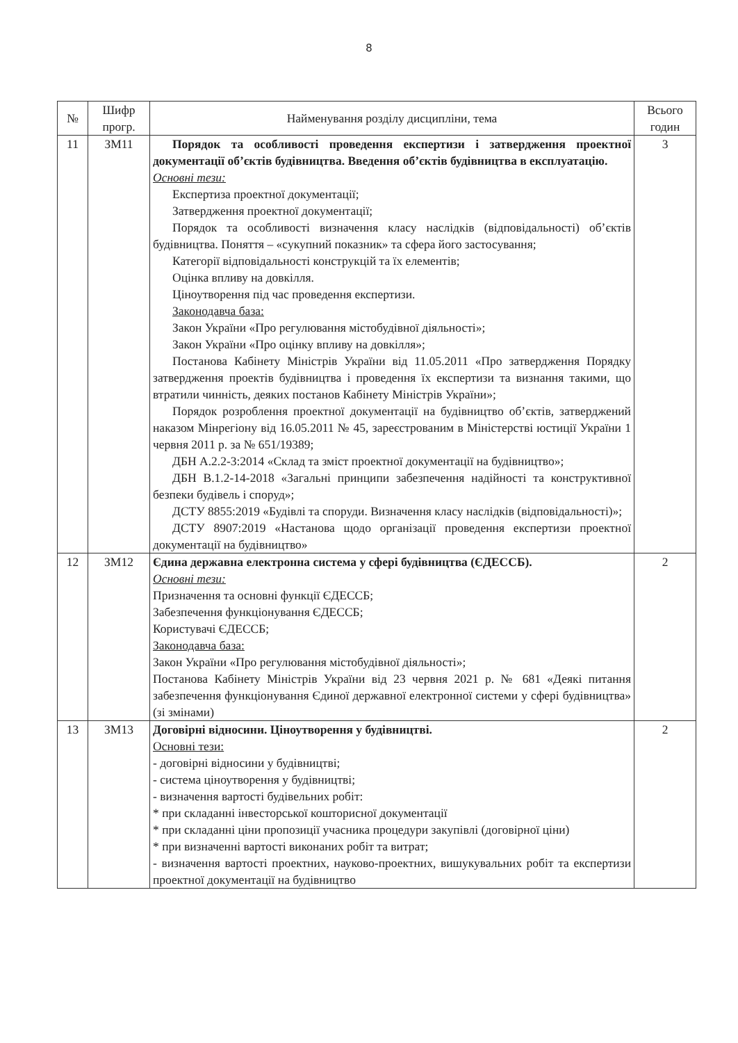8
| № | Шифр прогр. | Найменування розділу дисципліни, тема | Всього годин |
| --- | --- | --- | --- |
| 11 | ЗМ11 | Порядок та особливості проведення експертизи і затвердження проектної документації об’єктів будівництва. Введення об’єктів будівництва в експлуатацію. Основні тези: Експертиза проектної документації; Затвердження проектної документації; Порядок та особливості визначення класу наслідків (відповідальності) об’єктів будівництва. Поняття – «сукупний показник» та сфера його застосування; Категорії відповідальності конструкцій та їх елементів; Оцінка впливу на довкілля. Ціноутворення під час проведення експертизи. Законодавча база: Закон України «Про регулювання містобудівної діяльності»; Закон України «Про оцінку впливу на довкілля»; Постанова Кабінету Міністрів України від 11.05.2011 «Про затвердження Порядку затвердження проектів будівництва і проведення їх експертизи та визнання такими, що втратили чинність, деяких постанов Кабінету Міністрів України»; Порядок розроблення проектної документації на будівництво об’єктів, затверджений наказом Мінрегіону від 16.05.2011 № 45, зареєстрованим в Міністерстві юстиції України 1 червня 2011 р. за № 651/19389; ДБН А.2.2-3:2014 «Склад та зміст проектної документації на будівництво»; ДБН В.1.2-14-2018 «Загальні принципи забезпечення надійності та конструктивної безпеки будівель і споруд»; ДСТУ 8855:2019 «Будівлі та споруди. Визначення класу наслідків (відповідальності)»; ДСТУ 8907:2019 «Настанова щодо організації проведення експертизи проектної документації на будівництво» | 3 |
| 12 | ЗМ12 | Єдина державна електронна система у сфері будівництва (ЄДЕССБ). Основні тези: Призначення та основні функції ЄДЕССБ; Забезпечення функціонування ЄДЕССБ; Користувачі ЄДЕССБ; Законодавча база: Закон України «Про регулювання містобудівної діяльності»; Постанова Кабінету Міністрів України від 23 червня 2021 р. № 681 «Деякі питання забезпечення функціонування Єдиної державної електронної системи у сфері будівництва» (зі змінами) | 2 |
| 13 | ЗМ13 | Договірні відносини. Ціноутворення у будівництві. Основні тези: - договірні відносини у будівництві; - система ціноутворення у будівництві; - визначення вартості будівельних робіт: * при складанні інвесторської кошторисної документації * при складанні ціни пропозиції учасника процедури закупівлі (договірної ціни) * при визначенні вартості виконаних робіт та витрат; - визначення вартості проектних, науково-проектних, вишукувальних робіт та експертизи проектної документації на будівництво | 2 |